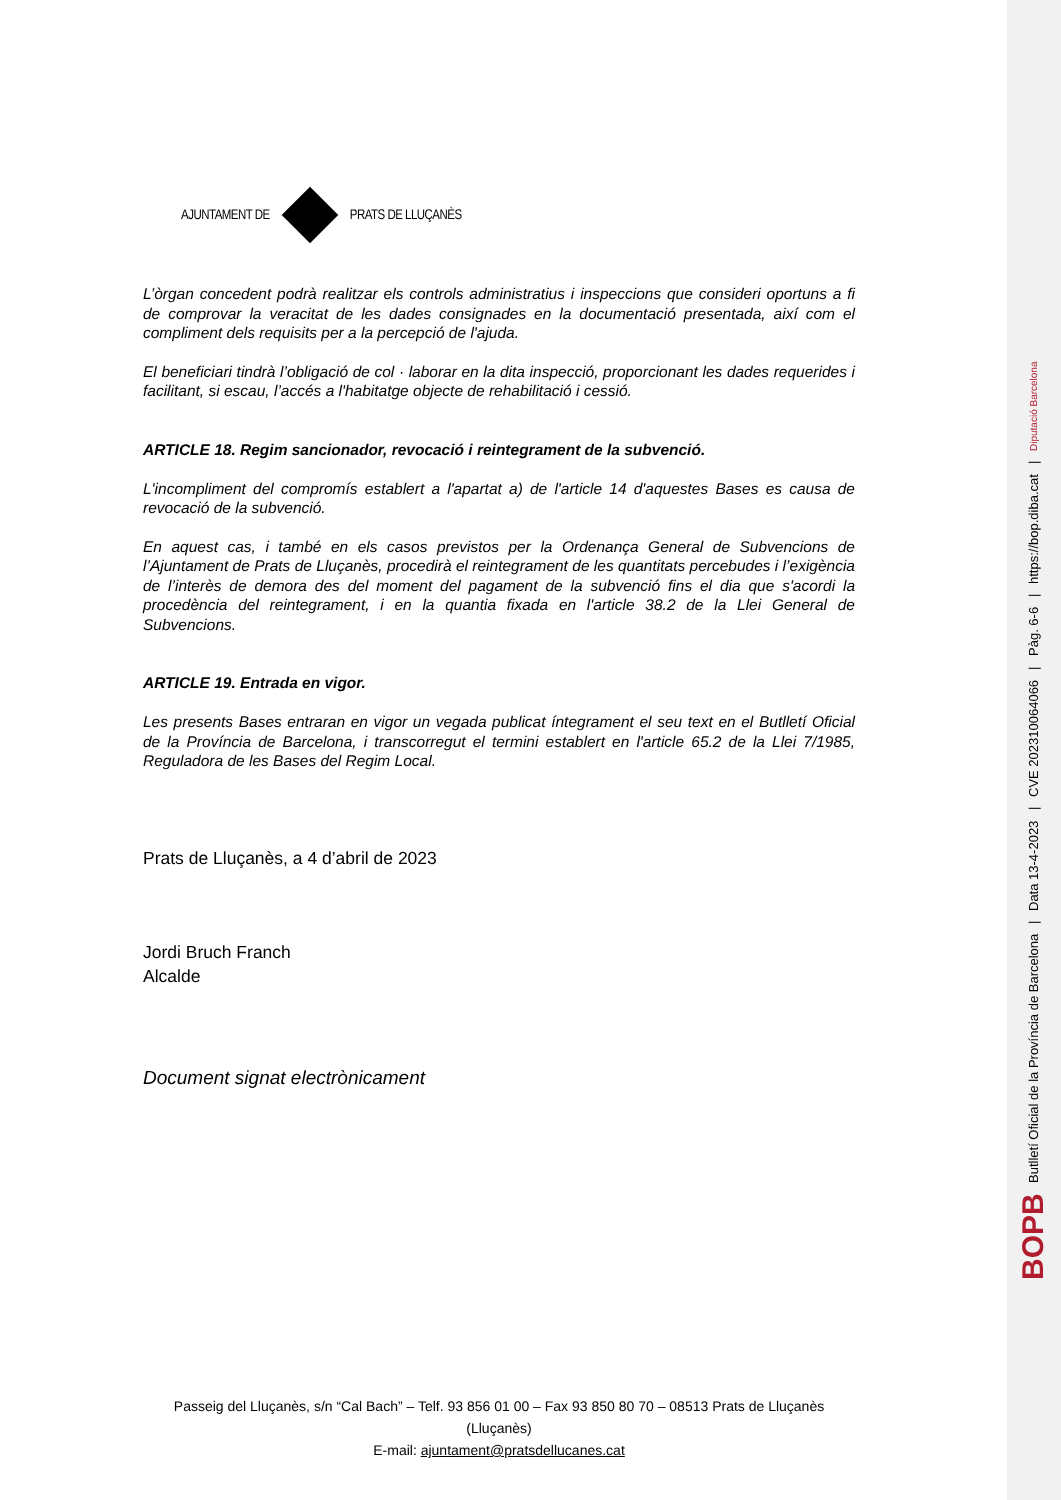AJUNTAMENT DE PRATS DE LLUÇANÈS
L’òrgan concedent podrà realitzar els controls administratius i inspeccions que consideri oportuns a fi de comprovar la veracitat de les dades consignades en la documentació presentada, així com el compliment dels requisits per a la percepció de l'ajuda.
El beneficiari tindrà l’obligació de col · laborar en la dita inspecció, proporcionant les dades requerides i facilitant, si escau, l’accés a l'habitatge objecte de rehabilitació i cessió.
ARTICLE 18. Regim sancionador, revocació i reintegrament de la subvenció.
L'incompliment del compromís establert a l'apartat a) de l'article 14 d'aquestes Bases es causa de revocació de la subvenció.
En aquest cas, i també en els casos previstos per la Ordenança General de Subvencions de l’Ajuntament de Prats de Lluçanès, procedirà el reintegrament de les quantitats percebudes i l’exigència de l’interès de demora des del moment del pagament de la subvenció fins el dia que s'acordi la procedència del reintegrament, i en la quantia fixada en l'article 38.2 de la Llei General de Subvencions.
ARTICLE 19. Entrada en vigor.
Les presents Bases entraran en vigor un vegada publicat íntegrament el seu text en el Butlletí Oficial de la Província de Barcelona, i transcorregut el termini establert en l'article 65.2 de la Llei 7/1985, Reguladora de les Bases del Regim Local.
Prats de Lluçanès, a 4 d’abril de 2023
Jordi Bruch Franch
Alcalde
Document signat electrònicament
Passeig del Lluçanès, s/n “Cal Bach” – Telf. 93 856 01 00 – Fax 93 850 80 70 – 08513 Prats de Lluçanès (Lluçanès)
E-mail: ajuntament@pratsdellucanes.cat
BOPB Butlletí Oficial de la Província de Barcelona | Data 13-4-2023 | CVE 202310064066 | Pàg. 6-6 | https://bop.diba.cat | Diputació Barcelona